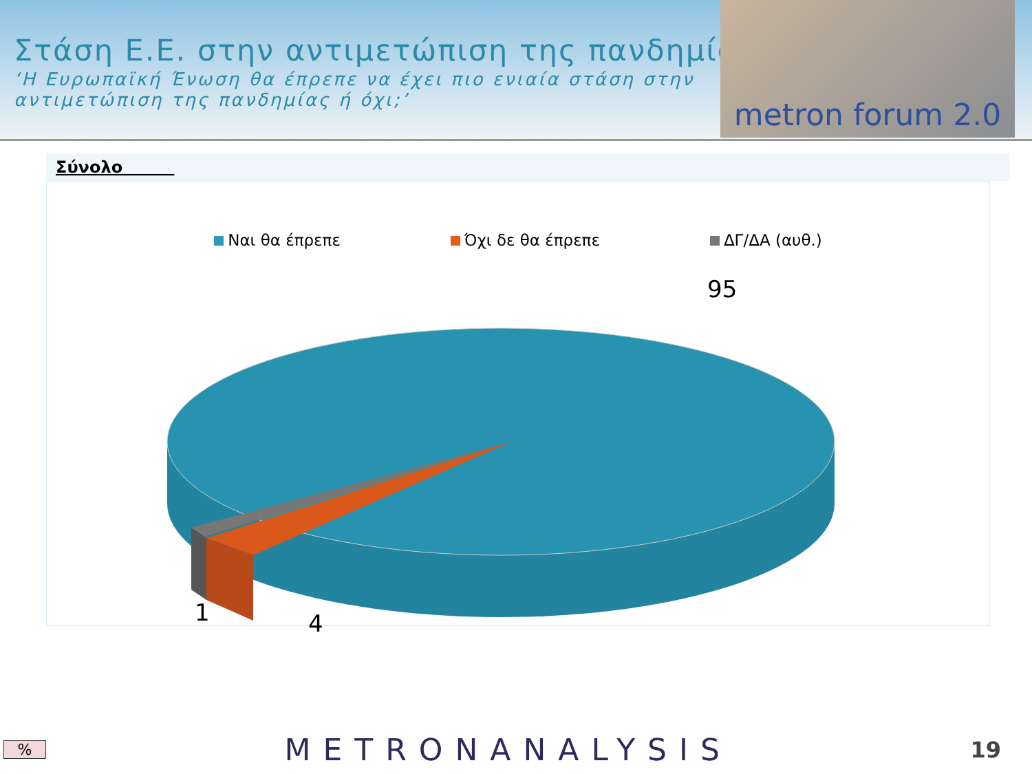Στάση Ε.Ε. στην αντιμετώπιση της πανδημίας
‘Η Ευρωπαϊκή Ένωση θα έπρεπε να έχει πιο ενιαία στάση στην αντιμετώπιση της πανδημίας ή όχι;’
metron forum 2.0
Σύνολο
Ναι θα έπρεπε Όχι δε θα έπρεπε ΔΓ/ΔΑ (αυθ.)
95
1
4
%
METRONANALYSIS
19